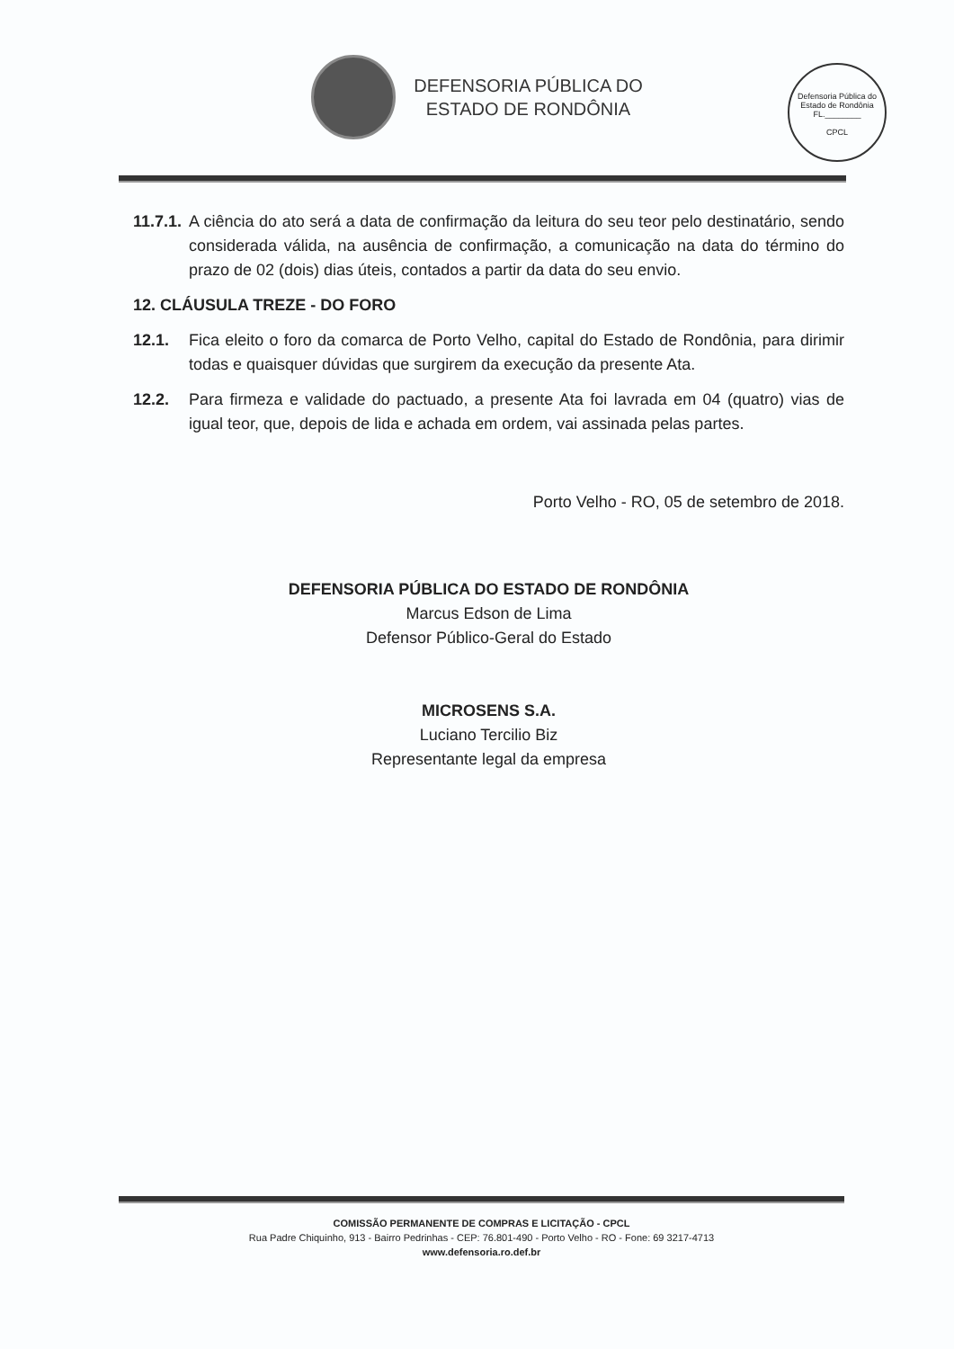DEFENSORIA PÚBLICA DO
ESTADO DE RONDÔNIA
Defensoria Pública do Estado de Rondônia
FL.________
CPCL
11.7.1. A ciência do ato será a data de confirmação da leitura do seu teor pelo destinatário, sendo considerada válida, na ausência de confirmação, a comunicação na data do término do prazo de 02 (dois) dias úteis, contados a partir da data do seu envio.
12. CLÁUSULA TREZE - DO FORO
12.1. Fica eleito o foro da comarca de Porto Velho, capital do Estado de Rondônia, para dirimir todas e quaisquer dúvidas que surgirem da execução da presente Ata.
12.2. Para firmeza e validade do pactuado, a presente Ata foi lavrada em 04 (quatro) vias de igual teor, que, depois de lida e achada em ordem, vai assinada pelas partes.
Porto Velho - RO, 05 de setembro de 2018.
DEFENSORIA PÚBLICA DO ESTADO DE RONDÔNIA
Marcus Edson de Lima
Defensor Público-Geral do Estado
MICROSENS S.A.
Luciano Tercilio Biz
Representante legal da empresa
COMISSÃO PERMANENTE DE COMPRAS E LICITAÇÃO - CPCL
Rua Padre Chiquinho, 913 - Bairro Pedrinhas - CEP: 76.801-490 - Porto Velho - RO - Fone: 69 3217-4713
www.defensoria.ro.def.br